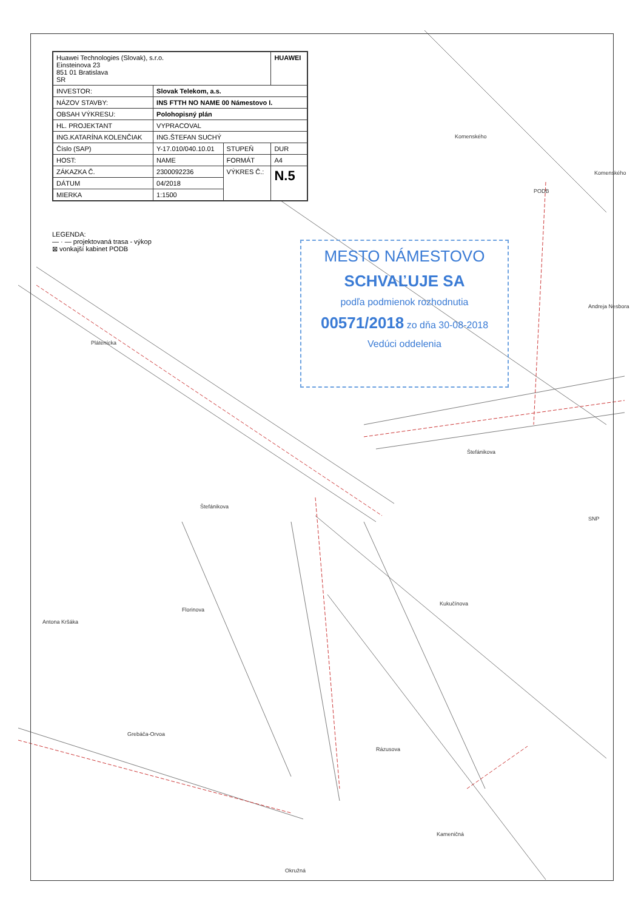| Huawei Technologies (Slovak), s.r.o. Einsteinova 23 851 01 Bratislava SR | | | HUAWEI |
| INVESTOR: | Slovak Telekom, a.s. | | |
| NÁZOV STAVBY: | INS FTTH NO NAME 00 Námestovo I. | | |
| OBSAH VÝKRESU: | Polohopisný plán | | |
| HL. PROJEKTANT | VYPRACOVAL | | |
| ING.KATARÍNA KOLENČIAK | ING.ŠTEFAN SUCHÝ | | |
| Číslo (SAP) | Y-17.010/040.10.01 | STUPEŇ | DUR |
| HOST: | NAME | FORMÁT | A4 |
| ZÁKAZKA Č. | 2300092236 | VÝKRES Č.: | N.5 |
| DÁTUM | 04/2018 | | |
| MIERKA | 1:1500 | | |
LEGENDA:
— · — projektovaná trasa - výkop
⊠ vonkajší kabinet PODB
MESTO NÁMESTOVO
SCHVAĽUJE SA
podľa podmienok rozhodnutia
00571/2018 zo dňa 30-08-2018
Vedúci oddelenia
Plátenícka
Štefánikova
Štefánikova
Florinova
Antona Kršáka
Grebáčа-Orvoa
Rázusova
Kameničná
Okružná
Komenského
Komenského
Andreja Nesbora
SNP
Kukučínova
PODB